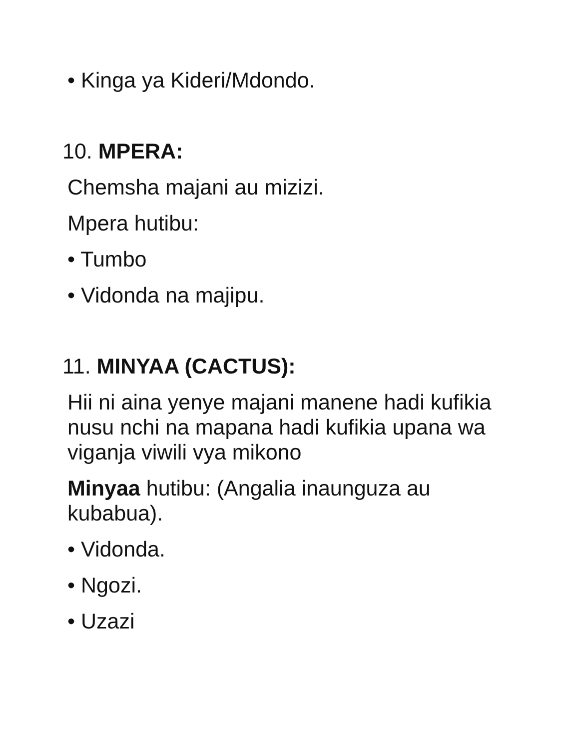• Kinga ya Kideri/Mdondo.
10. MPERA:
Chemsha majani au mizizi.
Mpera hutibu:
• Tumbo
• Vidonda na majipu.
11. MINYAA (CACTUS):
Hii ni aina yenye majani manene hadi kufikia nusu nchi na mapana hadi kufikia upana wa viganja viwili vya mikono
Minyaa hutibu: (Angalia inaunguza au kubabua).
• Vidonda.
• Ngozi.
• Uzazi